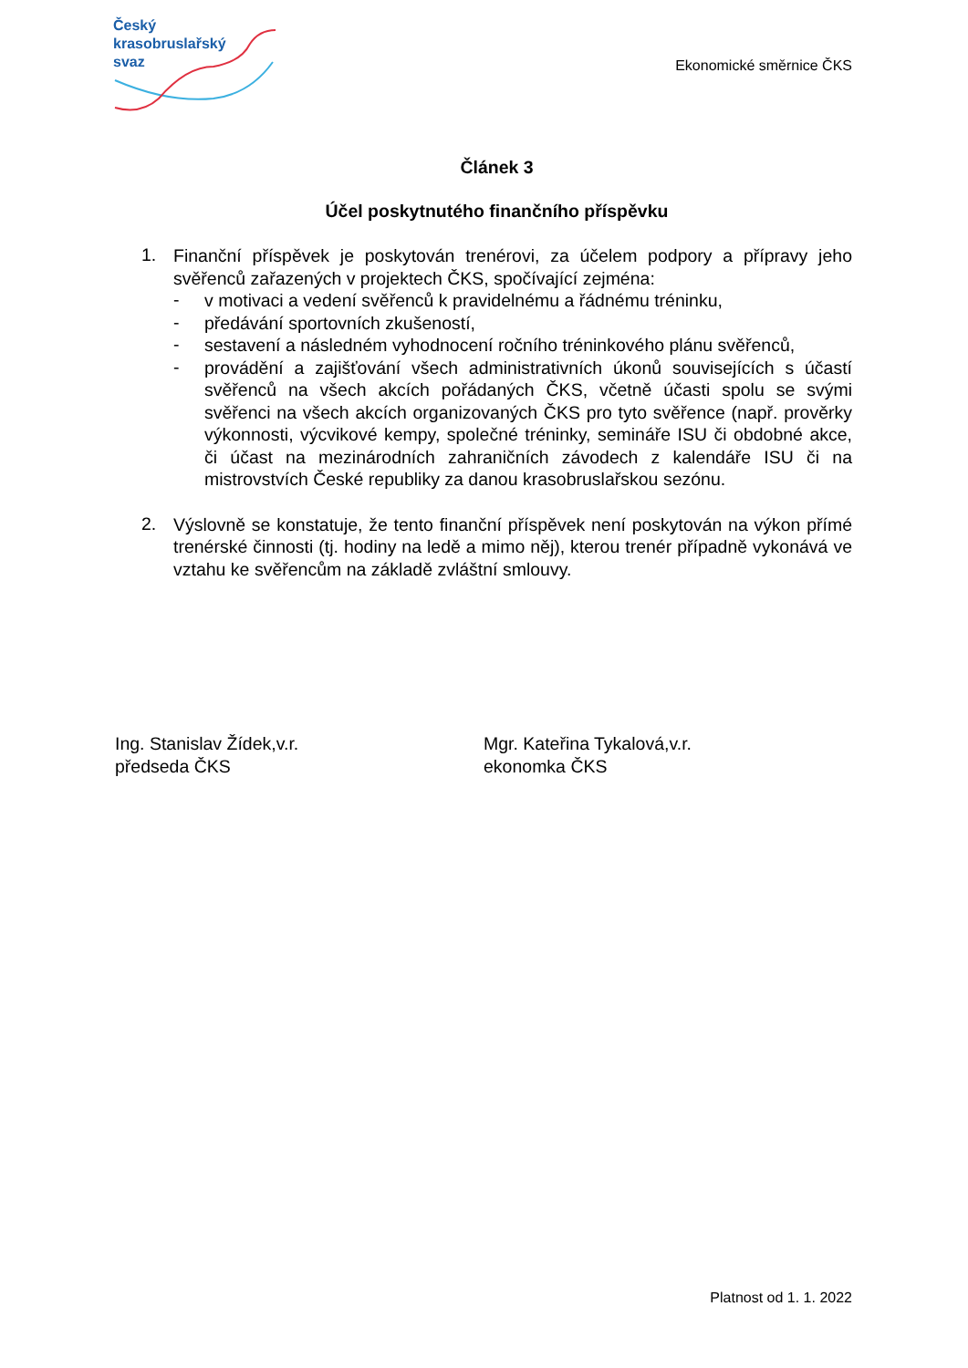Český
krasobruslařský
svaz
Ekonomické směrnice ČKS
Článek 3
Účel poskytnutého finančního příspěvku
1.
Finanční příspěvek je poskytován trenérovi, za účelem podpory a přípravy jeho svěřenců zařazených v projektech ČKS, spočívající zejména:
-
v motivaci a vedení svěřenců k pravidelnému a řádnému tréninku,
-
předávání sportovních zkušeností,
-
sestavení a následném vyhodnocení ročního tréninkového plánu svěřenců,
-
provádění a zajišťování všech administrativních úkonů souvisejících s účastí svěřenců na všech akcích pořádaných ČKS, včetně účasti spolu se svými svěřenci na všech akcích organizovaných ČKS pro tyto svěřence (např. prověrky výkonnosti, výcvikové kempy, společné tréninky, semináře ISU či obdobné akce, či účast na mezinárodních zahraničních závodech z kalendáře ISU či na mistrovstvích České republiky za danou krasobruslařskou sezónu.
2.
Výslovně se konstatuje, že tento finanční příspěvek není poskytován na výkon přímé trenérské činnosti (tj. hodiny na ledě a mimo něj), kterou trenér případně vykonává ve vztahu ke svěřencům na základě zvláštní smlouvy.
Ing. Stanislav Žídek,v.r.
předseda ČKS
Mgr. Kateřina Tykalová,v.r.
ekonomka ČKS
Platnost od 1. 1. 2022